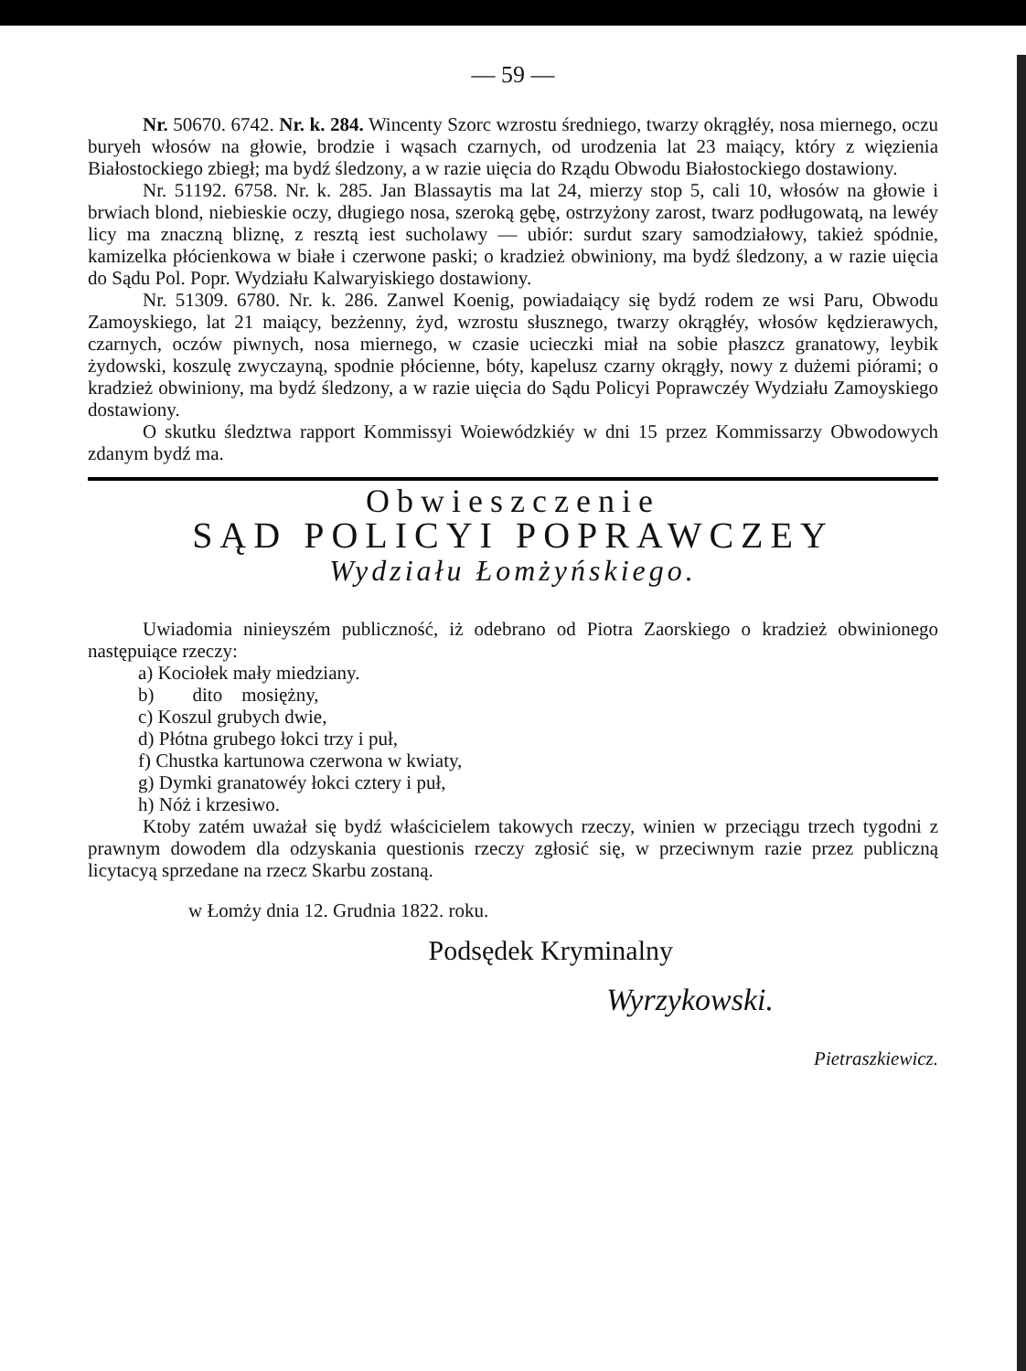— 59 —
Nr. 50670. 6742. Nr. k. 284. Wincenty Szorc wzrostu średniego, twarzy okrągłéy, nosa miernego, oczu buryeh włosów na głowie, brodzie i wąsach czarnych, od urodzenia lat 23 maiący, który z więzienia Białostockiego zbiegł; ma bydź śledzony, a w razie uięcia do Rządu Obwodu Białostockiego dostawiony.
Nr. 51192. 6758. Nr. k. 285. Jan Blassaytis ma lat 24, mierzy stop 5, cali 10, włosów na głowie i brwiach blond, niebieskie oczy, długiego nosa, szeroką gębę, ostrzyżony zarost, twarz podługowatą, na lewéy licy ma znaczną bliznę, z resztą iest sucholawy — ubiór: surdut szary samodziałowy, takież spódnie, kamizelka płócienkowa w białe i czerwone paski; o kradzież obwiniony, ma bydź śledzony, a w razie uięcia do Sądu Pol. Popr. Wydziału Kalwaryiskiego dostawiony.
Nr. 51309. 6780. Nr. k. 286. Zanwel Koenig, powiadaiący się bydź rodem ze wsi Paru, Obwodu Zamoyskiego, lat 21 maiący, bezżenny, żyd, wzrostu słusznego, twarzy okrągłéy, włosów kędzierawych, czarnych, oczów piwnych, nosa miernego, w czasie ucieczki miał na sobie płaszcz granatowy, leybik żydowski, koszulę zwyczayną, spodnie płócienne, bóty, kapelusz czarny okrągły, nowy z dużemi piórami; o kradzież obwiniony, ma bydź śledzony, a w razie uięcia do Sądu Policyi Poprawczéy Wydziału Zamoyskiego dostawiony.
O skutku śledztwa rapport Kommissyi Woiewódzkiéy w dni 15 przez Kommissarzy Obwodowych zdanym bydź ma.
Obwieszczenie
SĄD POLICYI POPRAWCZEY
Wydziału Łomżyńskiego.
Uwiadomia ninieyszém publiczność, iż odebrano od Piotra Zaorskiego o kradzież obwinionego następuiące rzeczy:
a) Kociołek mały miedziany.
b) dito mosiężny,
c) Koszul grubych dwie,
d) Płótna grubego łokci trzy i puł,
f) Chustka kartunowa czerwona w kwiaty,
g) Dymki granatowéy łokci cztery i puł,
h) Nóż i krzesiwo.
Ktoby zatém uważał się bydź właścicielem takowych rzeczy, winien w przeciągu trzech tygodni z prawnym dowodem dla odzyskania questionis rzeczy zgłosić się, w przeciwnym razie przez publiczną licytacyą sprzedane na rzecz Skarbu zostaną.
w Łomży dnia 12. Grudnia 1822. roku.
Podsędek Kryminalny
Wyrzykowski.
Pietraszkiewicz.